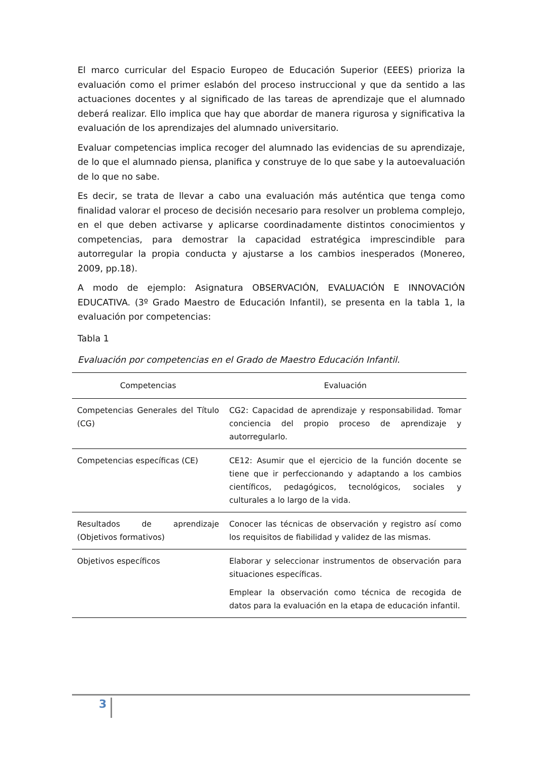El marco curricular del Espacio Europeo de Educación Superior (EEES) prioriza la evaluación como el primer eslabón del proceso instruccional y que da sentido a las actuaciones docentes y al significado de las tareas de aprendizaje que el alumnado deberá realizar. Ello implica que hay que abordar de manera rigurosa y significativa la evaluación de los aprendizajes del alumnado universitario.
Evaluar competencias implica recoger del alumnado las evidencias de su aprendizaje, de lo que el alumnado piensa, planifica y construye de lo que sabe y la autoevaluación de lo que no sabe.
Es decir, se trata de llevar a cabo una evaluación más auténtica que tenga como finalidad valorar el proceso de decisión necesario para resolver un problema complejo, en el que deben activarse y aplicarse coordinadamente distintos conocimientos y competencias, para demostrar la capacidad estratégica imprescindible para autorregular la propia conducta y ajustarse a los cambios inesperados (Monereo, 2009, pp.18).
A modo de ejemplo: Asignatura OBSERVACIÓN, EVALUACIÓN E INNOVACIÓN EDUCATIVA. (3º Grado Maestro de Educación Infantil), se presenta en la tabla 1, la evaluación por competencias:
Tabla 1
Evaluación por competencias en el Grado de Maestro Educación Infantil.
| Competencias | Evaluación |
| --- | --- |
| Competencias Generales del Título (CG) | CG2: Capacidad de aprendizaje y responsabilidad. Tomar conciencia del propio proceso de aprendizaje y autorregularlo. |
| Competencias específicas (CE) | CE12: Asumir que el ejercicio de la función docente se tiene que ir perfeccionando y adaptando a los cambios científicos, pedagógicos, tecnológicos, sociales y culturales a lo largo de la vida. |
| Resultados de aprendizaje (Objetivos formativos) | Conocer las técnicas de observación y registro así como los requisitos de fiabilidad y validez de las mismas. |
| Objetivos específicos | Elaborar y seleccionar instrumentos de observación para situaciones específicas. Emplear la observación como técnica de recogida de datos para la evaluación en la etapa de educación infantil. |
3